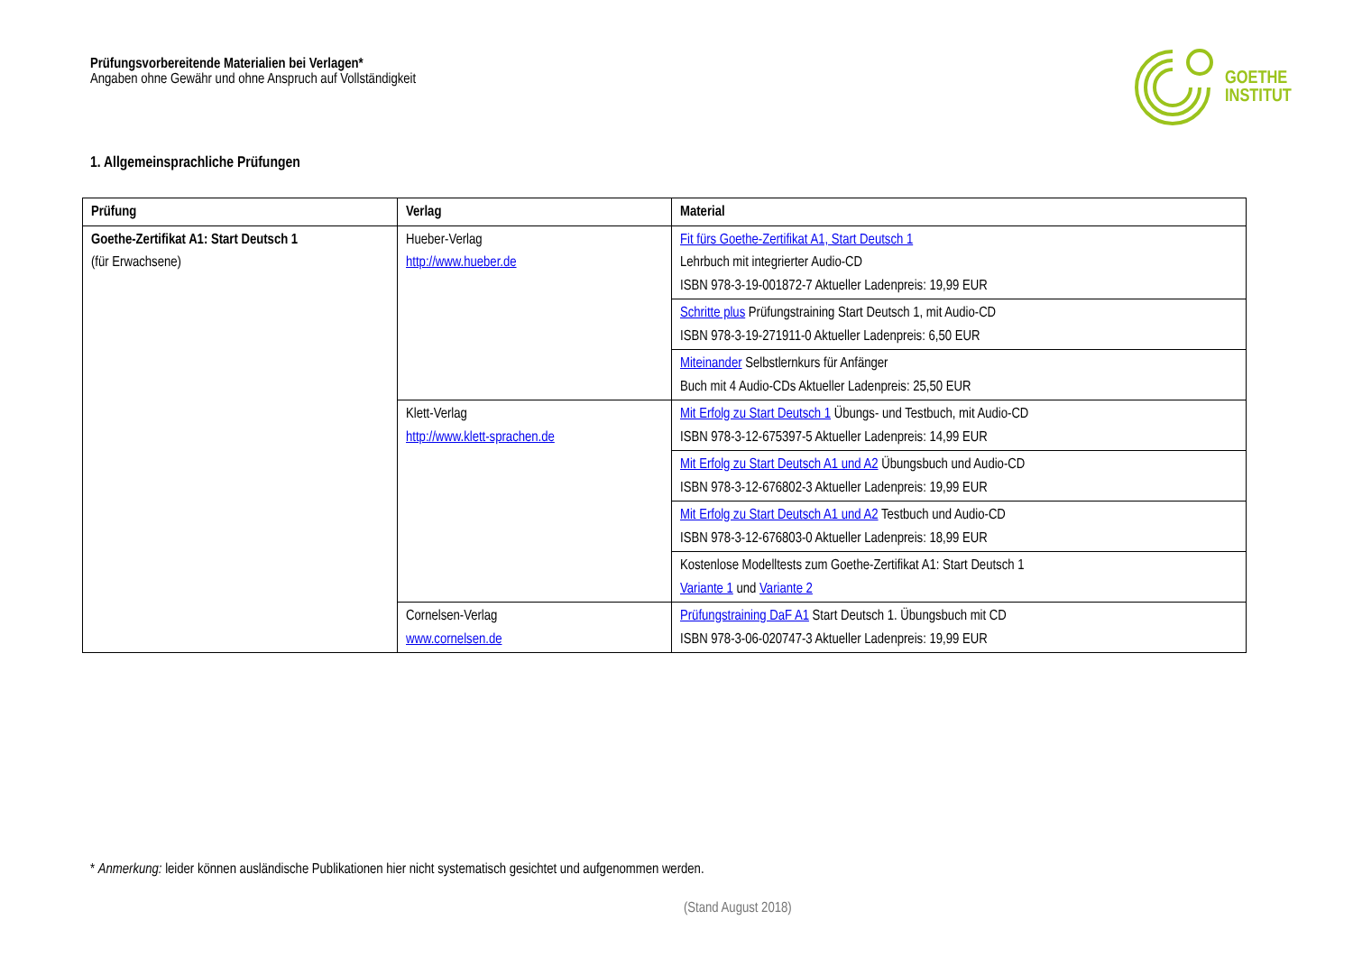Prüfungsvorbereitende Materialien bei Verlagen*
Angaben ohne Gewähr und ohne Anspruch auf Vollständigkeit
GOETHE
INSTITUT
1. Allgemeinsprachliche Prüfungen
| Prüfung | Verlag | Material |
| --- | --- | --- |
| Goethe-Zertifikat A1: Start Deutsch 1 (für Erwachsene) | Hueber-Verlag http://www.hueber.de | Fit fürs Goethe-Zertifikat A1, Start Deutsch 1 Lehrbuch mit integrierter Audio-CD ISBN 978-3-19-001872-7 Aktueller Ladenpreis: 19,99 EUR |
| | | Schritte plus Prüfungstraining Start Deutsch 1, mit Audio-CD ISBN 978-3-19-271911-0 Aktueller Ladenpreis: 6,50 EUR |
| | | Miteinander Selbstlernkurs für Anfänger Buch mit 4 Audio-CDs Aktueller Ladenpreis: 25,50 EUR |
| | Klett-Verlag http://www.klett-sprachen.de | Mit Erfolg zu Start Deutsch 1 Übungs- und Testbuch, mit Audio-CD ISBN 978-3-12-675397-5 Aktueller Ladenpreis: 14,99 EUR |
| | | Mit Erfolg zu Start Deutsch A1 und A2 Übungsbuch und Audio-CD ISBN 978-3-12-676802-3 Aktueller Ladenpreis: 19,99 EUR |
| | | Mit Erfolg zu Start Deutsch A1 und A2 Testbuch und Audio-CD ISBN 978-3-12-676803-0 Aktueller Ladenpreis: 18,99 EUR |
| | | Kostenlose Modelltests zum Goethe-Zertifikat A1: Start Deutsch 1 Variante 1 und Variante 2 |
| | Cornelsen-Verlag www.cornelsen.de | Prüfungstraining DaF A1 Start Deutsch 1. Übungsbuch mit CD ISBN 978-3-06-020747-3 Aktueller Ladenpreis: 19,99 EUR |
* Anmerkung: leider können ausländische Publikationen hier nicht systematisch gesichtet und aufgenommen werden.
(Stand August 2018)